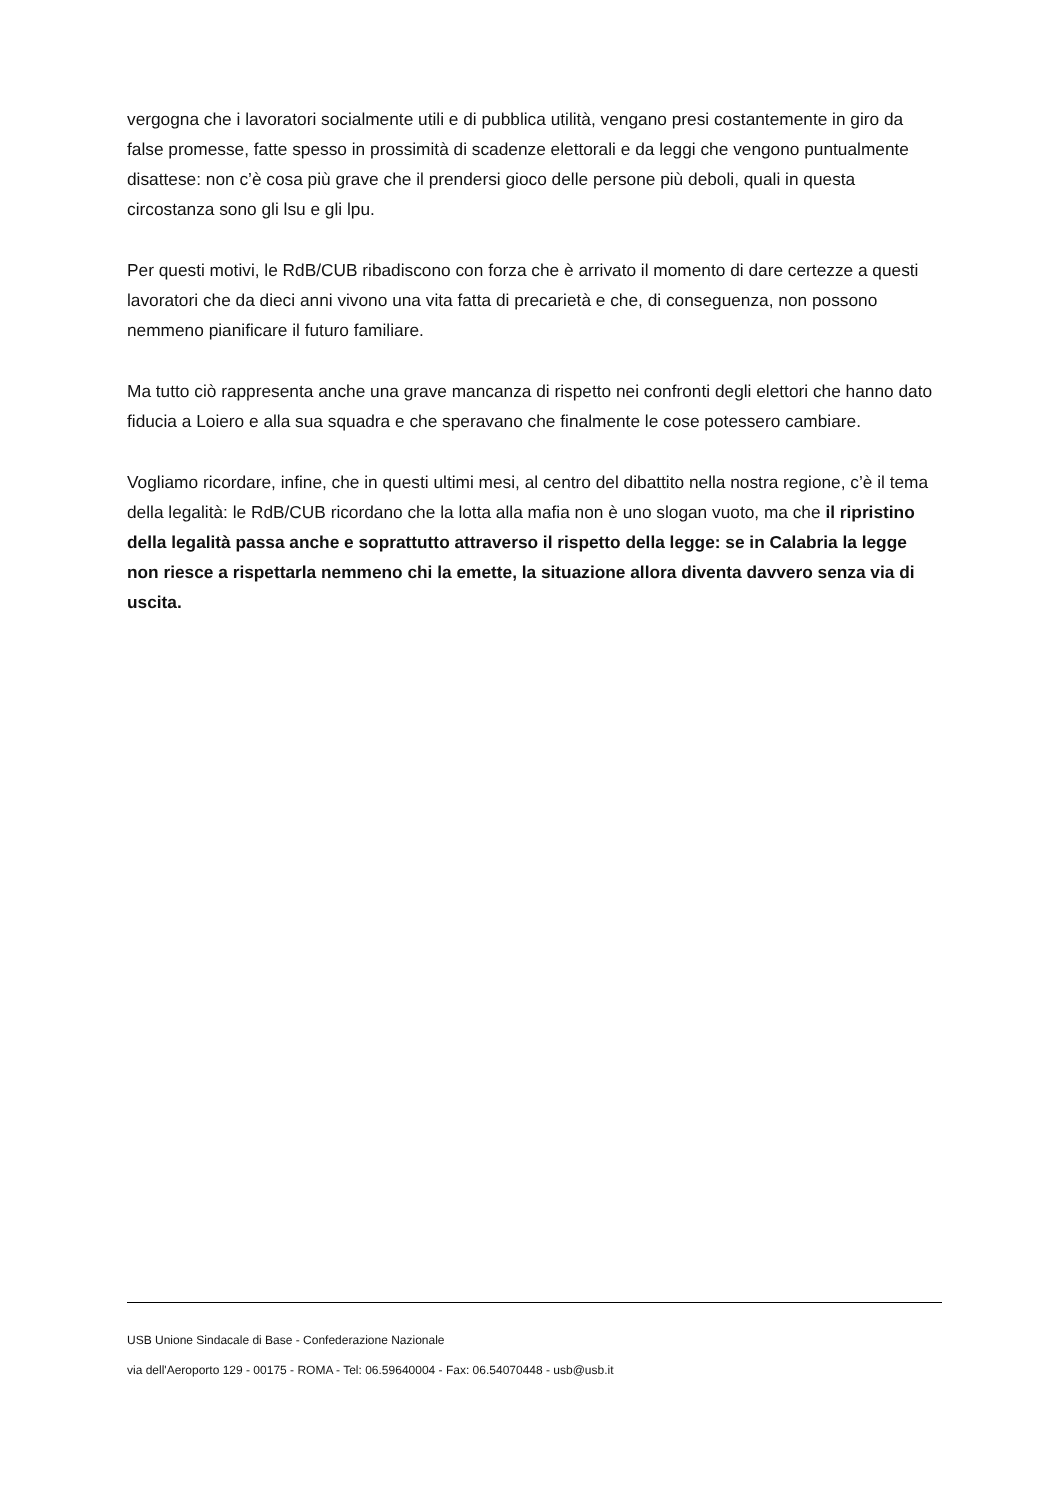vergogna che i lavoratori socialmente utili e di pubblica utilità, vengano presi costantemente in giro da false promesse, fatte spesso in prossimità di scadenze elettorali e da leggi che vengono puntualmente disattese: non c’è cosa più grave che il prendersi gioco delle persone più deboli, quali in questa circostanza sono gli lsu e gli lpu.
Per questi motivi, le RdB/CUB ribadiscono con forza che è arrivato il momento di dare certezze a questi lavoratori che da dieci anni vivono una vita fatta di precarietà e che, di conseguenza, non possono nemmeno pianificare il futuro familiare.
Ma tutto ciò rappresenta anche una grave mancanza di rispetto nei confronti degli elettori che hanno dato fiducia a Loiero e alla sua squadra e che speravano che finalmente le cose potessero cambiare.
Vogliamo ricordare, infine, che in questi ultimi mesi, al centro del dibattito nella nostra regione, c’è il tema della legalità: le RdB/CUB ricordano che la lotta alla mafia non è uno slogan vuoto, ma che il ripristino della legalità passa anche e soprattutto attraverso il rispetto della legge: se in Calabria la legge non riesce a rispettarla nemmeno chi la emette, la situazione allora diventa davvero senza via di uscita.
USB Unione Sindacale di Base - Confederazione Nazionale
via dell'Aeroporto 129 - 00175 - ROMA - Tel: 06.59640004 - Fax: 06.54070448 - usb@usb.it